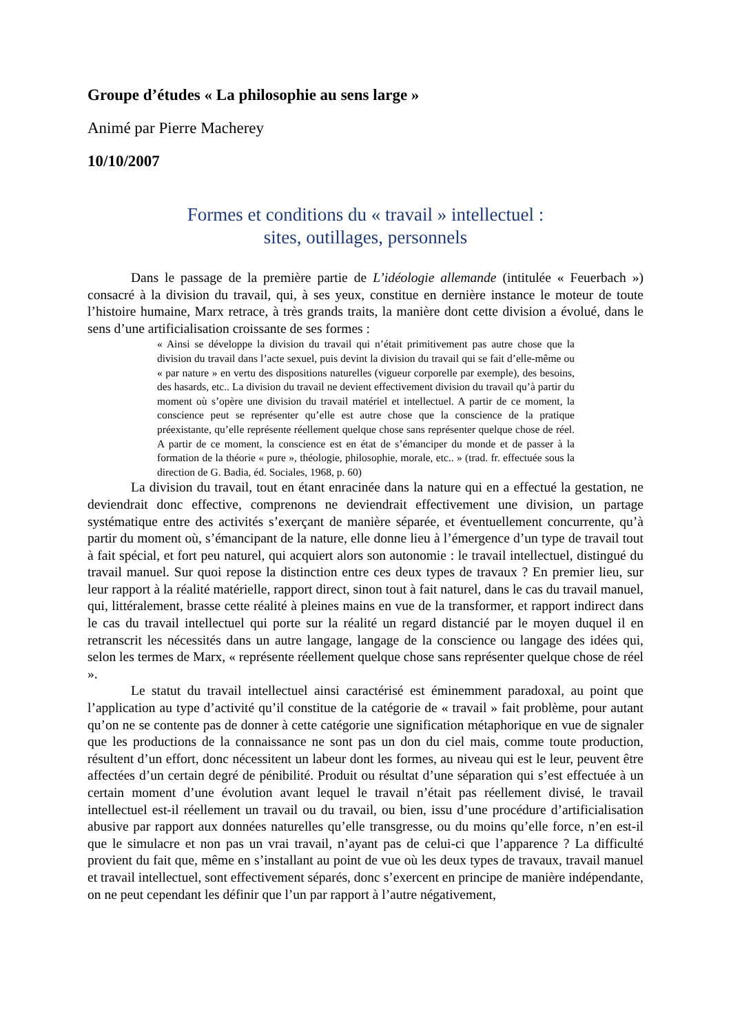Groupe d’études « La philosophie au sens large »
Animé par Pierre Macherey
10/10/2007
Formes et conditions du « travail » intellectuel :
sites, outillages, personnels
Dans le passage de la première partie de L’idéologie allemande (intitulée « Feuerbach ») consacré à la division du travail, qui, à ses yeux, constitue en dernière instance le moteur de toute l’histoire humaine, Marx retrace, à très grands traits, la manière dont cette division a évolué, dans le sens d’une artificialisation croissante de ses formes :
« Ainsi se développe la division du travail qui n’était primitivement pas autre chose que la division du travail dans l’acte sexuel, puis devint la division du travail qui se fait d’elle-même ou « par nature » en vertu des dispositions naturelles (vigueur corporelle par exemple), des besoins, des hasards, etc.. La division du travail ne devient effectivement division du travail qu’à partir du moment où s’opère une division du travail matériel et intellectuel. A partir de ce moment, la conscience peut se représenter qu’elle est autre chose que la conscience de la pratique préexistante, qu’elle représente réellement quelque chose sans représenter quelque chose de réel. A partir de ce moment, la conscience est en état de s’émanciper du monde et de passer à la formation de la théorie « pure », théologie, philosophie, morale, etc.. » (trad. fr. effectuée sous la direction de G. Badia, éd. Sociales, 1968, p. 60)
La division du travail, tout en étant enracinée dans la nature qui en a effectué la gestation, ne deviendrait donc effective, comprenons ne deviendrait effectivement une division, un partage systématique entre des activités s’exerçant de manière séparée, et éventuellement concurrente, qu’à partir du moment où, s’émancipant de la nature, elle donne lieu à l’émergence d’un type de travail tout à fait spécial, et fort peu naturel, qui acquiert alors son autonomie : le travail intellectuel, distingué du travail manuel. Sur quoi repose la distinction entre ces deux types de travaux ? En premier lieu, sur leur rapport à la réalité matérielle, rapport direct, sinon tout à fait naturel, dans le cas du travail manuel, qui, littéralement, brasse cette réalité à pleines mains en vue de la transformer, et rapport indirect dans le cas du travail intellectuel qui porte sur la réalité un regard distancié par le moyen duquel il en retranscrit les nécessités dans un autre langage, langage de la conscience ou langage des idées qui, selon les termes de Marx, « représente réellement quelque chose sans représenter quelque chose de réel ».
Le statut du travail intellectuel ainsi caractérisé est éminemment paradoxal, au point que l’application au type d’activité qu’il constitue de la catégorie de « travail » fait problème, pour autant qu’on ne se contente pas de donner à cette catégorie une signification métaphorique en vue de signaler que les productions de la connaissance ne sont pas un don du ciel mais, comme toute production, résultent d’un effort, donc nécessitent un labeur dont les formes, au niveau qui est le leur, peuvent être affectées d’un certain degré de pénibilité. Produit ou résultat d’une séparation qui s’est effectuée à un certain moment d’une évolution avant lequel le travail n’était pas réellement divisé, le travail intellectuel est-il réellement un travail ou du travail, ou bien, issu d’une procédure d’artificialisation abusive par rapport aux données naturelles qu’elle transgresse, ou du moins qu’elle force, n’en est-il que le simulacre et non pas un vrai travail, n’ayant pas de celui-ci que l’apparence ? La difficulté provient du fait que, même en s’installant au point de vue où les deux types de travaux, travail manuel et travail intellectuel, sont effectivement séparés, donc s’exercent en principe de manière indépendante, on ne peut cependant les définir que l’un par rapport à l’autre négativement,